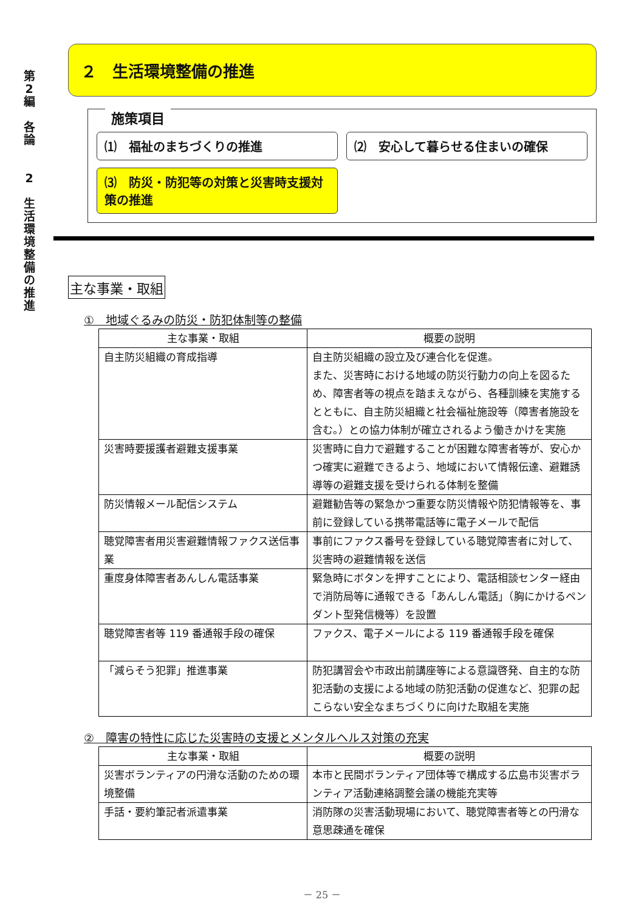第
2
編
各
論
2
生
活
環
境
整
備
の
推
進
２　生活環境整備の推進
施策項目
⑴　福祉のまちづくりの推進
⑵　安心して暮らせる住まいの確保
⑶　防災・防犯等の対策と災害時支援対策の推進
主な事業・取組
①　地域ぐるみの防災・防犯体制等の整備
| 主な事業・取組 | 概要の説明 |
| --- | --- |
| 自主防災組織の育成指導 | 自主防災組織の設立及び連合化を促進。 また、災害時における地域の防災行動力の向上を図るため、障害者等の視点を踏まえながら、各種訓練を実施するとともに、自主防災組織と社会福祉施設等（障害者施設を含む。）との協力体制が確立されるよう働きかけを実施 |
| 災害時要援護者避難支援事業 | 災害時に自力で避難することが困難な障害者等が、安心かつ確実に避難できるよう、地域において情報伝達、避難誘導等の避難支援を受けられる体制を整備 |
| 防災情報メール配信システム | 避難勧告等の緊急かつ重要な防災情報や防犯情報等を、事前に登録している携帯電話等に電子メールで配信 |
| 聴覚障害者用災害避難情報ファクス送信事業 | 事前にファクス番号を登録している聴覚障害者に対して、災害時の避難情報を送信 |
| 重度身体障害者あんしん電話事業 | 緊急時にボタンを押すことにより、電話相談センター経由で消防局等に通報できる「あんしん電話」（胸にかけるペンダント型発信機等）を設置 |
| 聴覚障害者等 119 番通報手段の確保 | ファクス、電子メールによる 119 番通報手段を確保 |
| 「減らそう犯罪」推進事業 | 防犯講習会や市政出前講座等による意識啓発、自主的な防犯活動の支援による地域の防犯活動の促進など、犯罪の起こらない安全なまちづくりに向けた取組を実施 |
②　障害の特性に応じた災害時の支援とメンタルヘルス対策の充実
| 主な事業・取組 | 概要の説明 |
| --- | --- |
| 災害ボランティアの円滑な活動のための環境整備 | 本市と民間ボランティア団体等で構成する広島市災害ボランティア活動連絡調整会議の機能充実等 |
| 手話・要約筆記者派遣事業 | 消防隊の災害活動現場において、聴覚障害者等との円滑な意思疎通を確保 |
－ 25 －